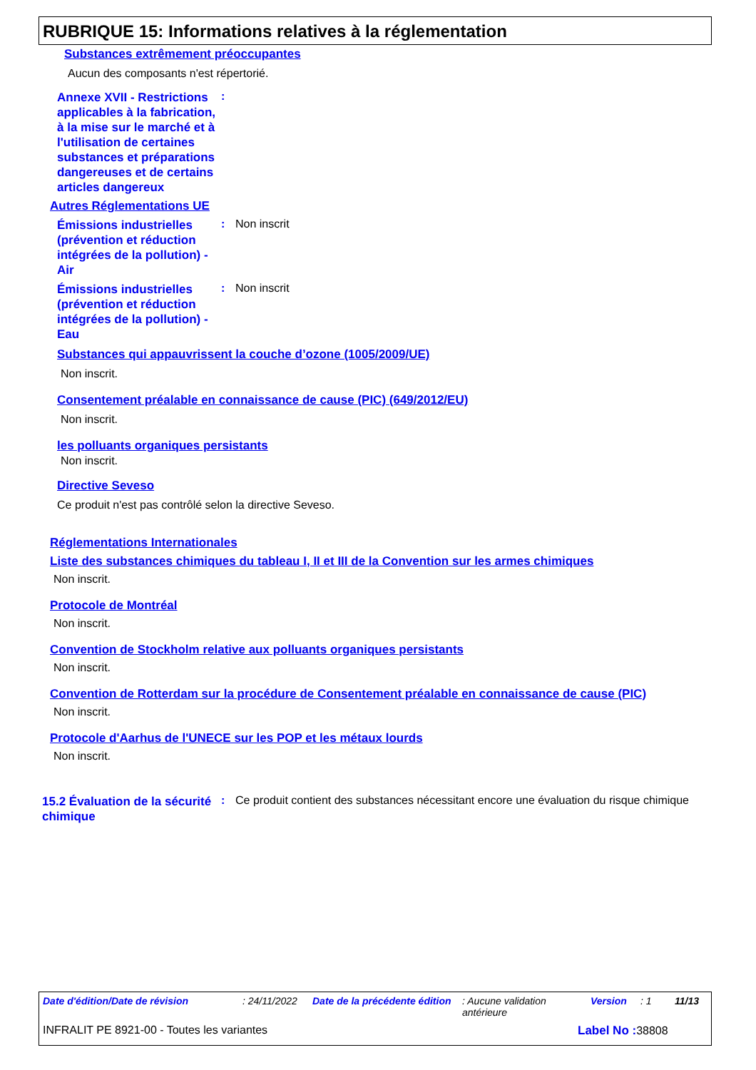RUBRIQUE 15: Informations relatives à la réglementation
Substances extrêmement préoccupantes
Aucun des composants n'est répertorié.
Annexe XVII - Restrictions applicables à la fabrication, à la mise sur le marché et à l'utilisation de certaines substances et préparations dangereuses et de certains articles dangereux
:
Autres Réglementations UE
Émissions industrielles (prévention et réduction intégrées de la pollution) - Air
: Non inscrit
Émissions industrielles (prévention et réduction intégrées de la pollution) - Eau
: Non inscrit
Substances qui appauvrissent la couche d’ozone (1005/2009/UE)
Non inscrit.
Consentement préalable en connaissance de cause (PIC) (649/2012/EU)
Non inscrit.
les polluants organiques persistants
Non inscrit.
Directive Seveso
Ce produit n'est pas contrôlé selon la directive Seveso.
Réglementations Internationales
Liste des substances chimiques du tableau I, II et III de la Convention sur les armes chimiques
Non inscrit.
Protocole de Montréal
Non inscrit.
Convention de Stockholm relative aux polluants organiques persistants
Non inscrit.
Convention de Rotterdam sur la procédure de Consentement préalable en connaissance de cause (PIC)
Non inscrit.
Protocole d'Aarhus de l'UNECE sur les POP et les métaux lourds
Non inscrit.
15.2 Évaluation de la sécurité chimique
: Ce produit contient des substances nécessitant encore une évaluation du risque chimique
Date d'édition/Date de révision : 24/11/2022
Date de la précédente édition
: Aucune validation antérieure
Version : 1 11/13
INFRALIT PE 8921-00 - Toutes les variantes Label No : 38808